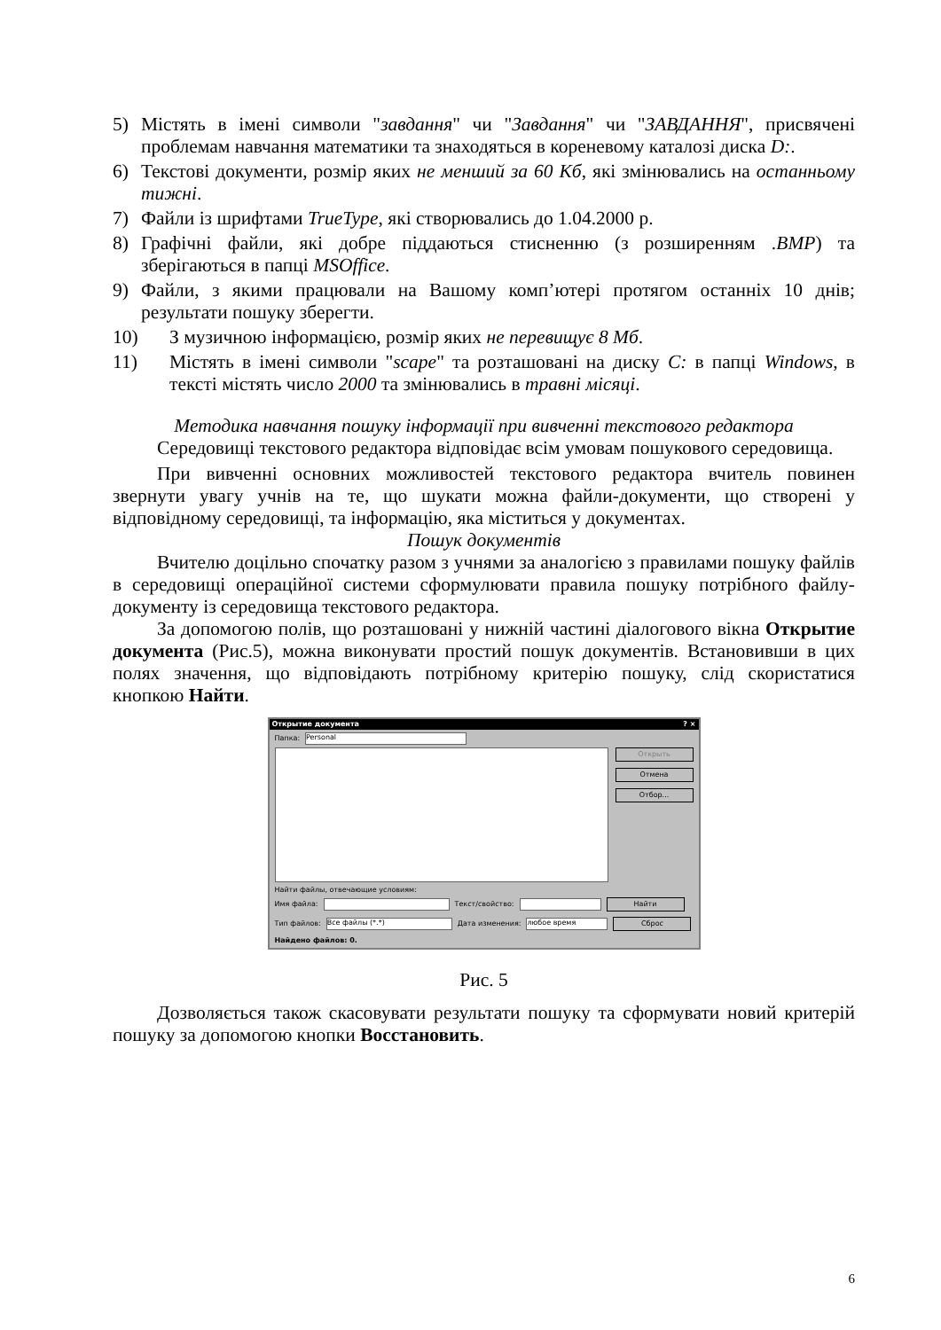5) Містять в імені символи "завдання" чи "Завдання" чи "ЗАВДАННЯ", присвячені проблемам навчання математики та знаходяться в кореневому каталозі диска D:.
6) Текстові документи, розмір яких не менший за 60 Кб, які змінювались на останньому тижні.
7) Файли із шрифтами TrueType, які створювались до 1.04.2000 р.
8) Графічні файли, які добре піддаються стисненню (з розширенням .BMP) та зберігаються в папці MSOffice.
9) Файли, з якими працювали на Вашому комп’ютері протягом останніх 10 днів; результати пошуку зберегти.
10) З музичною інформацією, розмір яких не перевищує 8 Мб.
11) Містять в імені символи "scape" та розташовані на диску C: в папці Windows, в тексті містять число 2000 та змінювались в травні місяці.
Методика навчання пошуку інформації при вивченні текстового редактора
Середовищі текстового редактора відповідає всім умовам пошукового середовища.
При вивченні основних можливостей текстового редактора вчитель повинен звернути увагу учнів на те, що шукати можна файли-документи, що створені у відповідному середовищі, та інформацію, яка міститься у документах.
Пошук документів
Вчителю доцільно спочатку разом з учнями за аналогією з правилами пошуку файлів в середовищі операційної системи сформулювати правила пошуку потрібного файлу-документу із середовища текстового редактора.
За допомогою полів, що розташовані у нижній частині діалогового вікна Открытие документа (Рис.5), можна виконувати простий пошук документів. Встановивши в цих полях значення, що відповідають потрібному критерію пошуку, слід скористатися кнопкою Найти.
Открытие документа? ×
Папка:
Personal
Открыть
Отмена
Отбор...
Найти файлы, отвечающие условиям:
Имя файла:
Текст/свойство:
Найти
Тип файлов:
Все файлы (*.*)
Дата изменения:
любое время
Сброс
Найдено файлов: 0.
Рис. 5
Дозволяється також скасовувати результати пошуку та сформувати новий критерій пошуку за допомогою кнопки Восстановить.
6